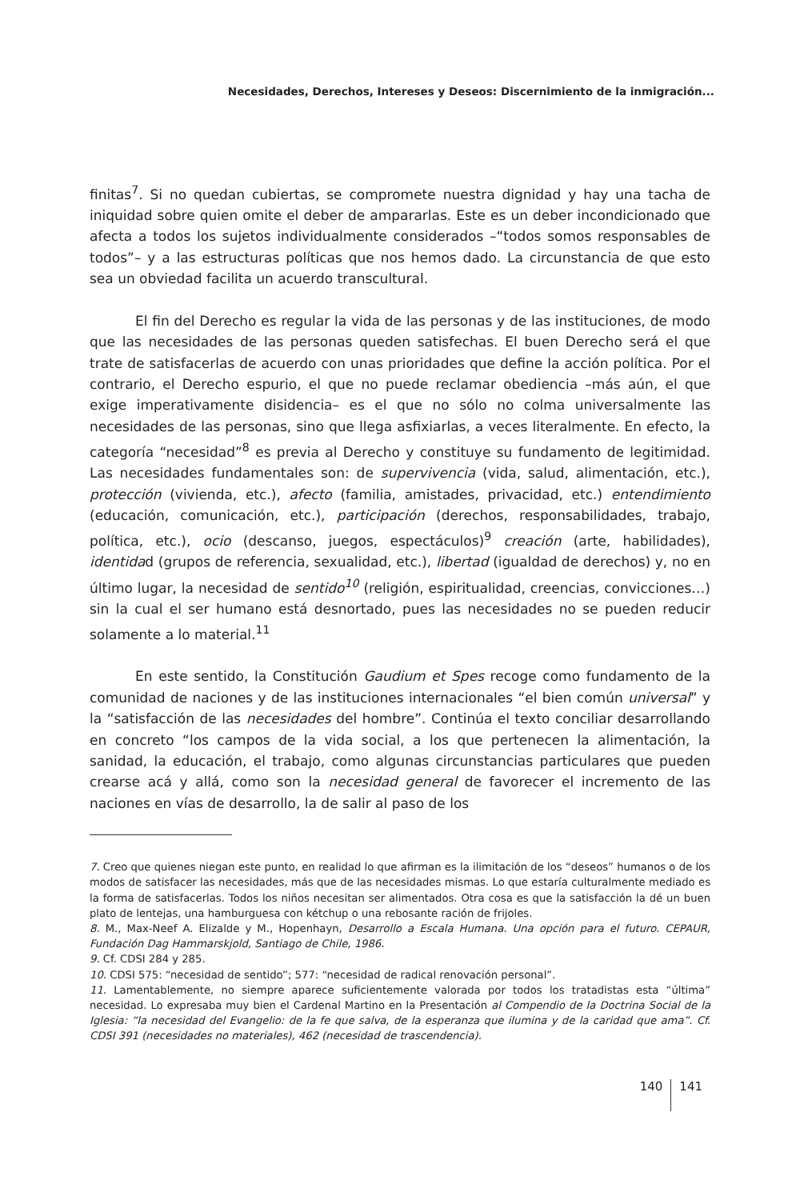Necesidades, Derechos, Intereses y Deseos: Discernimiento de la inmigración...
finitas<sup>7</sup>. Si no quedan cubiertas, se compromete nuestra dignidad y hay una tacha de iniquidad sobre quien omite el deber de ampararlas. Este es un deber incondicionado que afecta a todos los sujetos individualmente considerados –“todos somos responsables de todos”– y a las estructuras políticas que nos hemos dado. La circunstancia de que esto sea un obviedad facilita un acuerdo transcultural.
El fin del Derecho es regular la vida de las personas y de las instituciones, de modo que las necesidades de las personas queden satisfechas. El buen Derecho será el que trate de satisfacerlas de acuerdo con unas prioridades que define la acción política. Por el contrario, el Derecho espurio, el que no puede reclamar obediencia –más aún, el que exige imperativamente disidencia– es el que no sólo no colma universalmente las necesidades de las personas, sino que llega asfixiarlas, a veces literalmente. En efecto, la categoría “necesidad”<sup>8</sup> es previa al Derecho y constituye su fundamento de legitimidad. Las necesidades fundamentales son: de supervivencia (vida, salud, alimentación, etc.), protección (vivienda, etc.), afecto (familia, amistades, privacidad, etc.) entendimiento (educación, comunicación, etc.), participación (derechos, responsabilidades, trabajo, política, etc.), ocio (descanso, juegos, espectáculos)<sup>9</sup> creación (arte, habilidades), identidad (grupos de referencia, sexualidad, etc.), libertad (igualdad de derechos) y, no en último lugar, la necesidad de sentido<sup>10</sup> (religión, espiritualidad, creencias, convicciones…) sin la cual el ser humano está desnortado, pues las necesidades no se pueden reducir solamente a lo material.<sup>11</sup>
En este sentido, la Constitución Gaudium et Spes recoge como fundamento de la comunidad de naciones y de las instituciones internacionales “el bien común universal” y la “satisfacción de las necesidades del hombre”. Continúa el texto conciliar desarrollando en concreto “los campos de la vida social, a los que pertenecen la alimentación, la sanidad, la educación, el trabajo, como algunas circunstancias particulares que pueden crearse acá y allá, como son la necesidad general de favorecer el incremento de las naciones en vías de desarrollo, la de salir al paso de los
7. Creo que quienes niegan este punto, en realidad lo que afirman es la ilimitación de los “deseos” humanos o de los modos de satisfacer las necesidades, más que de las necesidades mismas. Lo que estaría culturalmente mediado es la forma de satisfacerlas. Todos los niños necesitan ser alimentados. Otra cosa es que la satisfacción la dé un buen plato de lentejas, una hamburguesa con kétchup o una rebosante ración de frijoles.
8. M., Max-Neef A. Elizalde y M., Hopenhayn, Desarrollo a Escala Humana. Una opción para el futuro. CEPAUR, Fundación Dag Hammarskjold, Santiago de Chile, 1986.
9. Cf. CDSI 284 y 285.
10. CDSI 575: “necesidad de sentido”; 577: “necesidad de radical renovación personal”.
11. Lamentablemente, no siempre aparece suficientemente valorada por todos los tratadistas esta “última” necesidad. Lo expresaba muy bien el Cardenal Martino en la Presentación al Compendio de la Doctrina Social de la Iglesia: “la necesidad del Evangelio: de la fe que salva, de la esperanza que ilumina y de la caridad que ama”. Cf. CDSI 391 (necesidades no materiales), 462 (necesidad de trascendencia).
140 141